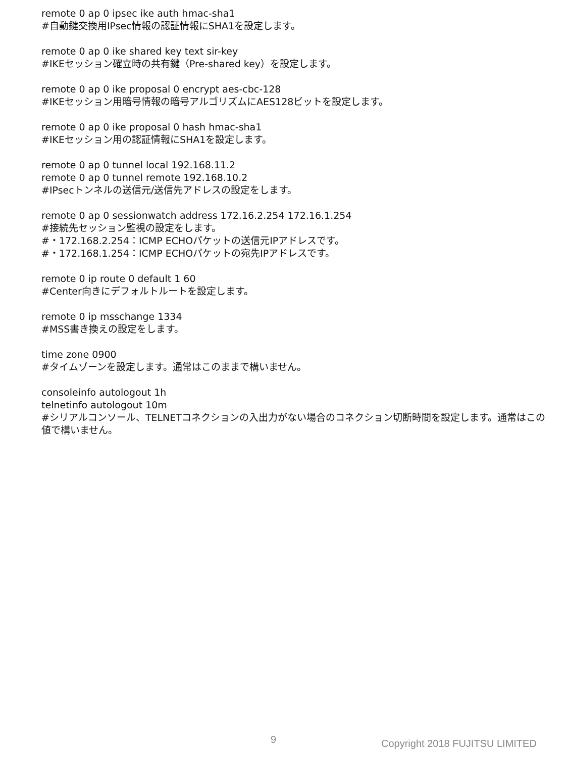remote 0 ap 0 ipsec ike auth hmac-sha1
#自動鍵交換用IPsec情報の認証情報にSHA1を設定します。
remote 0 ap 0 ike shared key text sir-key
#IKEセッション確立時の共有鍵（Pre-shared key）を設定します。
remote 0 ap 0 ike proposal 0 encrypt aes-cbc-128
#IKEセッション用暗号情報の暗号アルゴリズムにAES128ビットを設定します。
remote 0 ap 0 ike proposal 0 hash hmac-sha1
#IKEセッション用の認証情報にSHA1を設定します。
remote 0 ap 0 tunnel local 192.168.11.2
remote 0 ap 0 tunnel remote 192.168.10.2
#IPsecトンネルの送信元/送信先アドレスの設定をします。
remote 0 ap 0 sessionwatch address 172.16.2.254 172.16.1.254
#接続先セッション監視の設定をします。
#・172.168.2.254：ICMP ECHOパケットの送信元IPアドレスです。
#・172.168.1.254：ICMP ECHOパケットの宛先IPアドレスです。
remote 0 ip route 0 default 1 60
#Center向きにデフォルトルートを設定します。
remote 0 ip msschange 1334
#MSS書き換えの設定をします。
time zone 0900
#タイムゾーンを設定します。通常はこのままで構いません。
consoleinfo autologout 1h
telnetinfo autologout 10m
#シリアルコンソール、TELNETコネクションの入出力がない場合のコネクション切断時間を設定します。通常はこの
値で構いません。
9 Copyright 2018 FUJITSU LIMITED